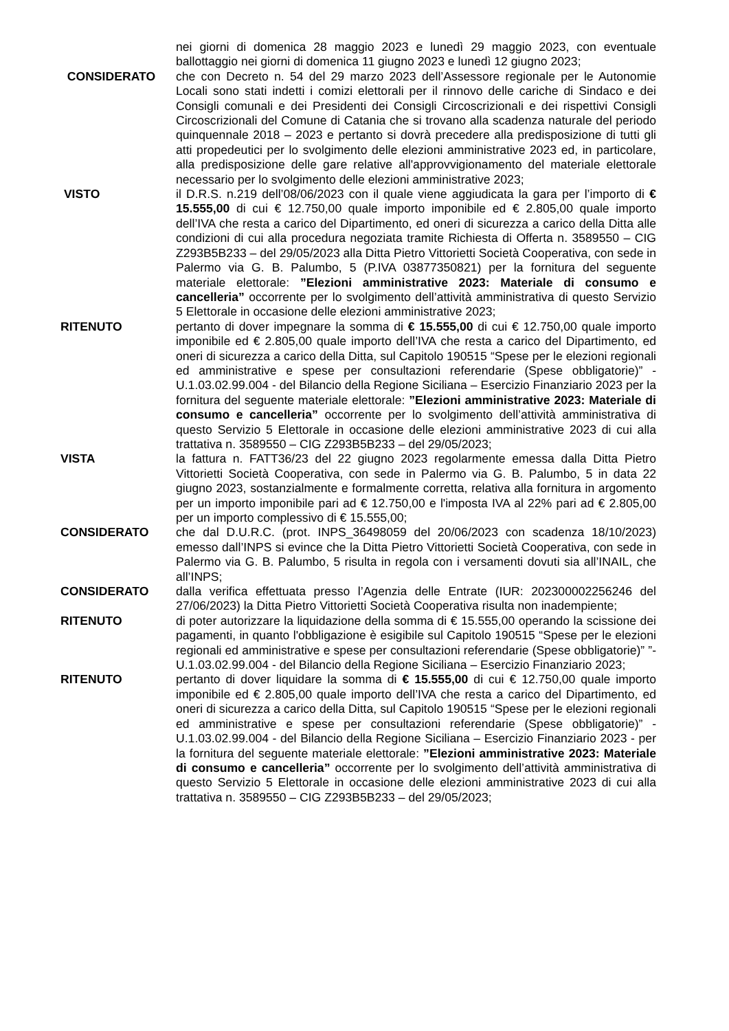nei giorni di domenica 28 maggio 2023 e lunedì 29 maggio 2023, con eventuale ballottaggio nei giorni di domenica 11 giugno 2023 e lunedì 12 giugno 2023;
CONSIDERATO che con Decreto n. 54 del 29 marzo 2023 dell’Assessore regionale per le Autonomie Locali sono stati indetti i comizi elettorali per il rinnovo delle cariche di Sindaco e dei Consigli comunali e dei Presidenti dei Consigli Circoscrizionali e dei rispettivi Consigli Circoscrizionali del Comune di Catania che si trovano alla scadenza naturale del periodo quinquennale 2018 – 2023 e pertanto si dovrà precedere alla predisposizione di tutti gli atti propedeutici per lo svolgimento delle elezioni amministrative 2023 ed, in particolare, alla predisposizione delle gare relative all'approvvigionamento del materiale elettorale necessario per lo svolgimento delle elezioni amministrative 2023;
VISTO il D.R.S. n.219 dell’08/06/2023 con il quale viene aggiudicata la gara per l’importo di € 15.555,00 di cui € 12.750,00 quale importo imponibile ed € 2.805,00 quale importo dell’IVA che resta a carico del Dipartimento, ed oneri di sicurezza a carico della Ditta alle condizioni di cui alla procedura negoziata tramite Richiesta di Offerta n. 3589550 – CIG Z293B5B233 – del 29/05/2023 alla Ditta Pietro Vittorietti Società Cooperativa, con sede in Palermo via G. B. Palumbo, 5 (P.IVA 03877350821) per la fornitura del seguente materiale elettorale: ”Elezioni amministrative 2023: Materiale di consumo e cancelleria” occorrente per lo svolgimento dell’attività amministrativa di questo Servizio 5 Elettorale in occasione delle elezioni amministrative 2023;
RITENUTO pertanto di dover impegnare la somma di € 15.555,00 di cui € 12.750,00 quale importo imponibile ed € 2.805,00 quale importo dell’IVA che resta a carico del Dipartimento, ed oneri di sicurezza a carico della Ditta, sul Capitolo 190515 “Spese per le elezioni regionali ed amministrative e spese per consultazioni referendarie (Spese obbligatorie)” - U.1.03.02.99.004 - del Bilancio della Regione Siciliana – Esercizio Finanziario 2023 per la fornitura del seguente materiale elettorale: ”Elezioni amministrative 2023: Materiale di consumo e cancelleria” occorrente per lo svolgimento dell’attività amministrativa di questo Servizio 5 Elettorale in occasione delle elezioni amministrative 2023 di cui alla trattativa n. 3589550 – CIG Z293B5B233 – del 29/05/2023;
VISTA la fattura n. FATT36/23 del 22 giugno 2023 regolarmente emessa dalla Ditta Pietro Vittorietti Società Cooperativa, con sede in Palermo via G. B. Palumbo, 5 in data 22 giugno 2023, sostanzialmente e formalmente corretta, relativa alla fornitura in argomento per un importo imponibile pari ad € 12.750,00 e l'imposta IVA al 22% pari ad € 2.805,00 per un importo complessivo di € 15.555,00;
CONSIDERATO che dal D.U.R.C. (prot. INPS_36498059 del 20/06/2023 con scadenza 18/10/2023) emesso dall’INPS si evince che la Ditta Pietro Vittorietti Società Cooperativa, con sede in Palermo via G. B. Palumbo, 5 risulta in regola con i versamenti dovuti sia all’INAIL, che all’INPS;
CONSIDERATO dalla verifica effettuata presso l’Agenzia delle Entrate (IUR: 202300002256246 del 27/06/2023) la Ditta Pietro Vittorietti Società Cooperativa risulta non inadempiente;
RITENUTO di poter autorizzare la liquidazione della somma di € 15.555,00 operando la scissione dei pagamenti, in quanto l'obbligazione è esigibile sul Capitolo 190515 “Spese per le elezioni regionali ed amministrative e spese per consultazioni referendarie (Spese obbligatorie)” ”- U.1.03.02.99.004 - del Bilancio della Regione Siciliana – Esercizio Finanziario 2023;
RITENUTO pertanto di dover liquidare la somma di € 15.555,00 di cui € 12.750,00 quale importo imponibile ed € 2.805,00 quale importo dell’IVA che resta a carico del Dipartimento, ed oneri di sicurezza a carico della Ditta, sul Capitolo 190515 “Spese per le elezioni regionali ed amministrative e spese per consultazioni referendarie (Spese obbligatorie)” - U.1.03.02.99.004 - del Bilancio della Regione Siciliana – Esercizio Finanziario 2023 - per la fornitura del seguente materiale elettorale: ”Elezioni amministrative 2023: Materiale di consumo e cancelleria” occorrente per lo svolgimento dell’attività amministrativa di questo Servizio 5 Elettorale in occasione delle elezioni amministrative 2023 di cui alla trattativa n. 3589550 – CIG Z293B5B233 – del 29/05/2023;